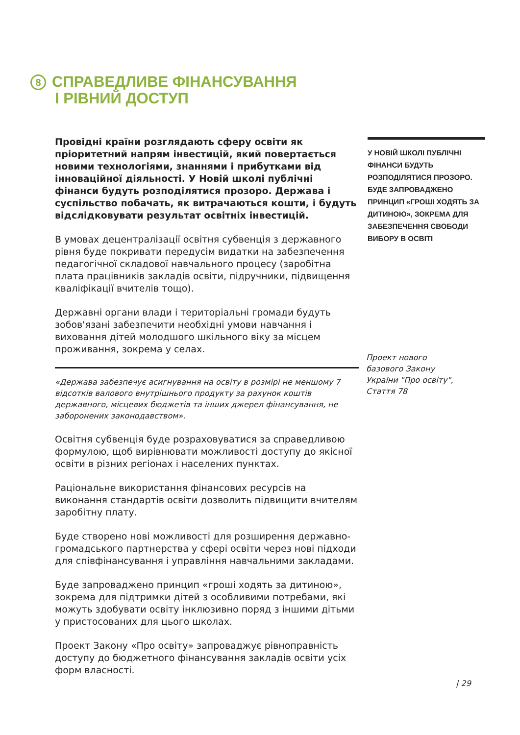8 СПРАВЕДЛИВЕ ФІНАНСУВАННЯ
І РІВНИЙ ДОСТУП
Провідні країни розглядають сферу освіти як пріоритетний напрям інвестицій, який повертається новими технологіями, знаннями і прибутками від інноваційної діяльності. У Новій школі публічні фінанси будуть розподілятися прозоро. Держава і суспільство побачать, як витрачаються кошти, і будуть відслідковувати результат освітніх інвестицій.
В умовах децентралізації освітня субвенція з державного рівня буде покривати передусім видатки на забезпечення педагогічної складової навчального процесу (заробітна плата працівників закладів освіти, підручники, підвищення кваліфікації вчителів тощо).
Державні органи влади і територіальні громади будуть зобов'язані забезпечити необхідні умови навчання і виховання дітей молодшого шкільного віку за місцем проживання, зокрема у селах.
«Держава забезпечує асигнування на освіту в розмірі не меншому 7 відсотків валового внутрішнього продукту за рахунок коштів державного, місцевих бюджетів та інших джерел фінансування, не заборонених законодавством».
Освітня субвенція буде розраховуватися за справедливою формулою, щоб вирівнювати можливості доступу до якісної освіти в різних регіонах і населених пунктах.
Раціональне використання фінансових ресурсів на виконання стандартів освіти дозволить підвищити вчителям заробітну плату.
Буде створено нові можливості для розширення державно-громадського партнерства у сфері освіти через нові підходи для співфінансування і управління навчальними закладами.
Буде запроваджено принцип «гроші ходять за дитиною», зокрема для підтримки дітей з особливими потребами, які можуть здобувати освіту інклюзивно поряд з іншими дітьми у пристосованих для цього школах.
Проект Закону «Про освіту» запроваджує рівноправність доступу до бюджетного фінансування закладів освіти усіх форм власності.
У НОВІЙ ШКОЛІ ПУБЛІЧНІ ФІНАНСИ БУДУТЬ РОЗПОДІЛЯТИСЯ ПРОЗОРО. БУДЕ ЗАПРОВАДЖЕНО ПРИНЦИП «ГРОШІ ХОДЯТЬ ЗА ДИТИНОЮ», ЗОКРЕМА ДЛЯ ЗАБЕЗПЕЧЕННЯ СВОБОДИ ВИБОРУ В ОСВІТІ
Проект нового
базового Закону
України "Про освіту",
Стаття 78
| 29